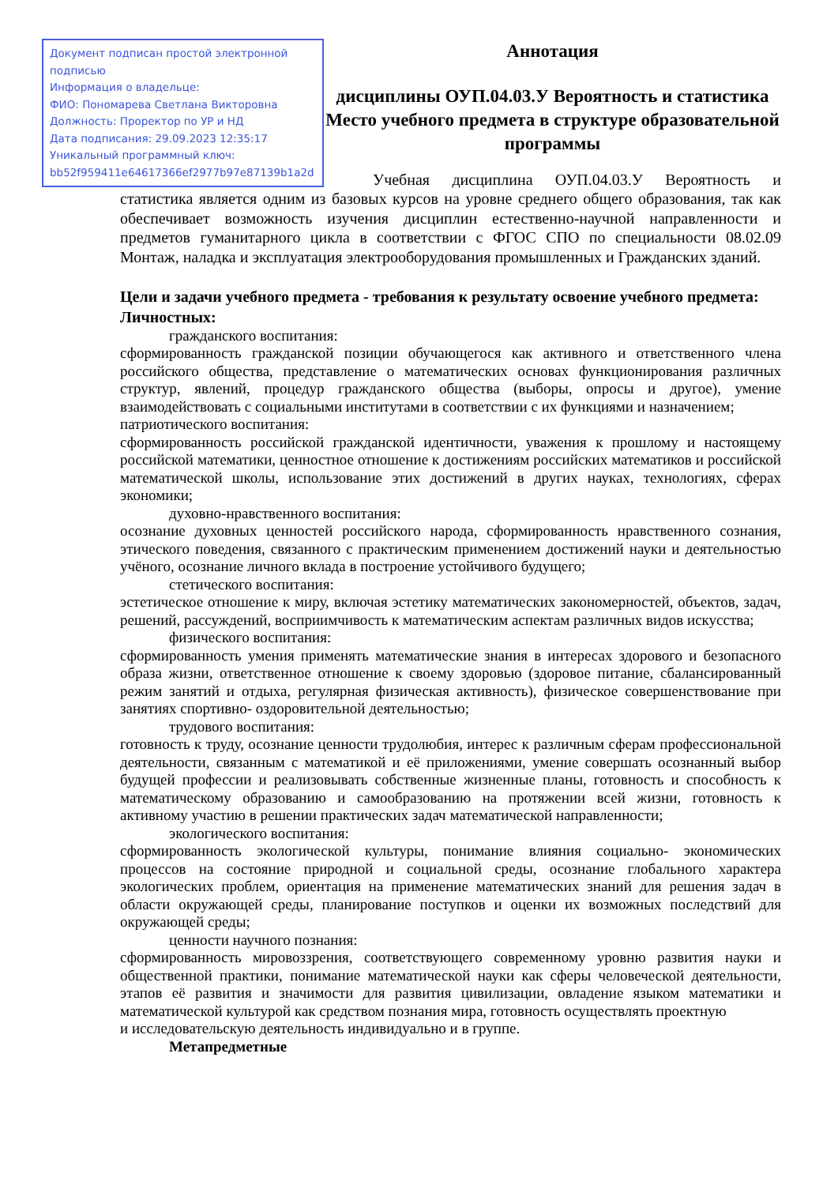Документ подписан простой электронной подписью
Информация о владельце:
ФИО: Пономарева Светлана Викторовна
Должность: Проректор по УР и НД
Дата подписания: 29.09.2023 12:35:17
Уникальный программный ключ:
bb52f959411e64617366ef2977b97e87139b1a2d
Аннотация
дисциплины ОУП.04.03.У Вероятность и статистика
Место учебного предмета в структуре образовательной программы
Учебная дисциплина ОУП.04.03.У Вероятность и статистика является одним из базовых курсов на уровне среднего общего образования, так как обеспечивает возможность изучения дисциплин естественно-научной направленности и предметов гуманитарного цикла в соответствии с ФГОС СПО по специальности 08.02.09 Монтаж, наладка и эксплуатация электрооборудования промышленных и Гражданских зданий.
Цели и задачи учебного предмета - требования к результату освоение учебного предмета:
Личностных:
гражданского воспитания:
сформированность гражданской позиции обучающегося как активного и ответственного члена российского общества, представление о математических основах функционирования различных структур, явлений, процедур гражданского общества (выборы, опросы и другое), умение взаимодействовать с социальными институтами в соответствии с их функциями и назначением;
патриотического воспитания:
сформированность российской гражданской идентичности, уважения к прошлому и настоящему российской математики, ценностное отношение к достижениям российских математиков и российской математической школы, использование этих достижений в других науках, технологиях, сферах экономики;
духовно-нравственного воспитания:
осознание духовных ценностей российского народа, сформированность нравственного сознания, этического поведения, связанного с практическим применением достижений науки и деятельностью учёного, осознание личного вклада в построение устойчивого будущего;
стетического воспитания:
эстетическое отношение к миру, включая эстетику математических закономерностей, объектов, задач, решений, рассуждений, восприимчивость к математическим аспектам различных видов искусства;
физического воспитания:
сформированность умения применять математические знания в интересах здорового и безопасного образа жизни, ответственное отношение к своему здоровью (здоровое питание, сбалансированный режим занятий и отдыха, регулярная физическая активность), физическое совершенствование при занятиях спортивно- оздоровительной деятельностью;
трудового воспитания:
готовность к труду, осознание ценности трудолюбия, интерес к различным сферам профессиональной деятельности, связанным с математикой и её приложениями, умение совершать осознанный выбор будущей профессии и реализовывать собственные жизненные планы, готовность и способность к математическому образованию и самообразованию на протяжении всей жизни, готовность к активному участию в решении практических задач математической направленности;
экологического воспитания:
сформированность экологической культуры, понимание влияния социально- экономических процессов на состояние природной и социальной среды, осознание глобального характера экологических проблем, ориентация на применение математических знаний для решения задач в области окружающей среды, планирование поступков и оценки их возможных последствий для окружающей среды;
ценности научного познания:
сформированность мировоззрения, соответствующего современному уровню развития науки и общественной практики, понимание математической науки как сферы человеческой деятельности, этапов её развития и значимости для развития цивилизации, овладение языком математики и математической культурой как средством познания мира, готовность осуществлять проектную
и исследовательскую деятельность индивидуально и в группе.
Метапредметные